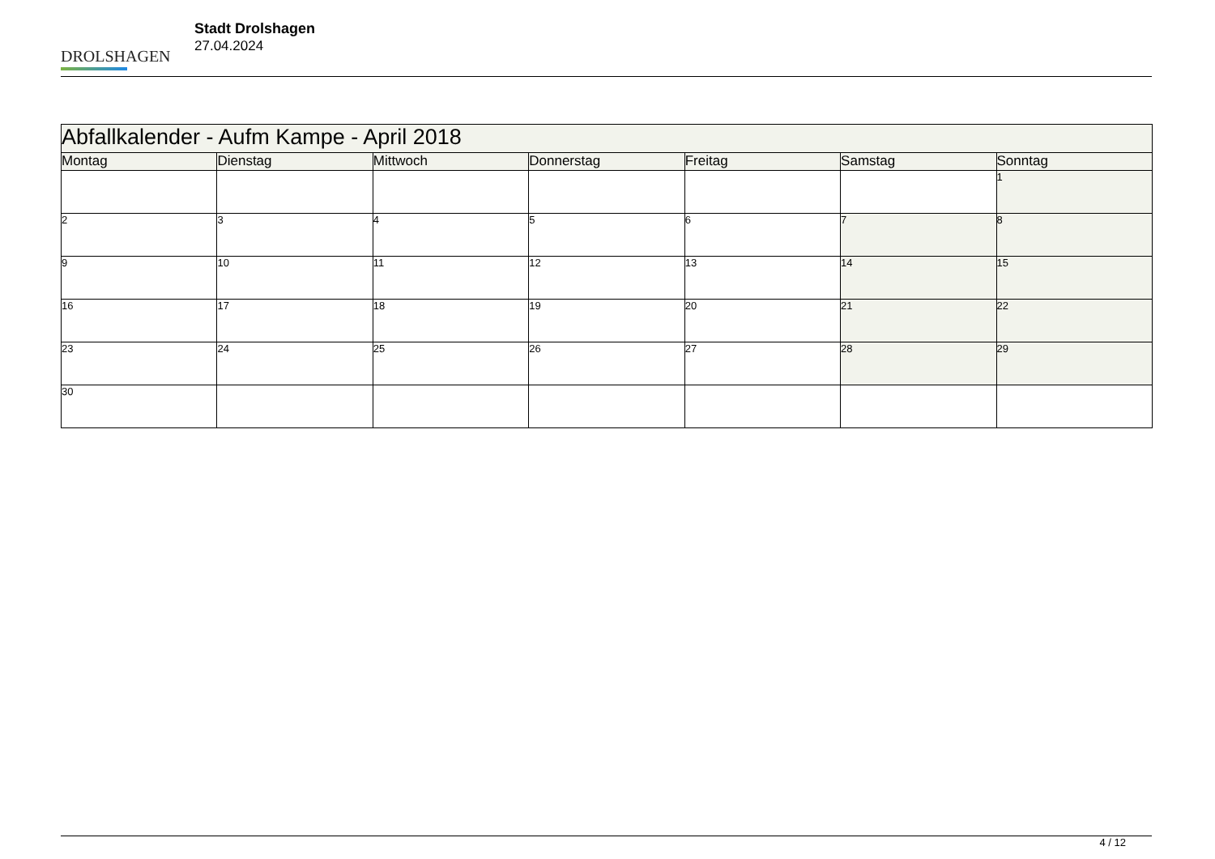DROLSHAGEN
Stadt Drolshagen
27.04.2024
| Abfallkalender - Aufm Kampe - April 2018 | | | | | | |
| --- | --- | --- | --- | --- | --- | --- |
| Montag | Dienstag | Mittwoch | Donnerstag | Freitag | Samstag | Sonntag |
| | | | | | | 1 |
| 2 | 3 | 4 | 5 | 6 | 7 | 8 |
| 9 | 10 | 11 | 12 | 13 | 14 | 15 |
| 16 | 17 | 18 | 19 | 20 | 21 | 22 |
| 23 | 24 | 25 | 26 | 27 | 28 | 29 |
| 30 | | | | | | |
4 / 12